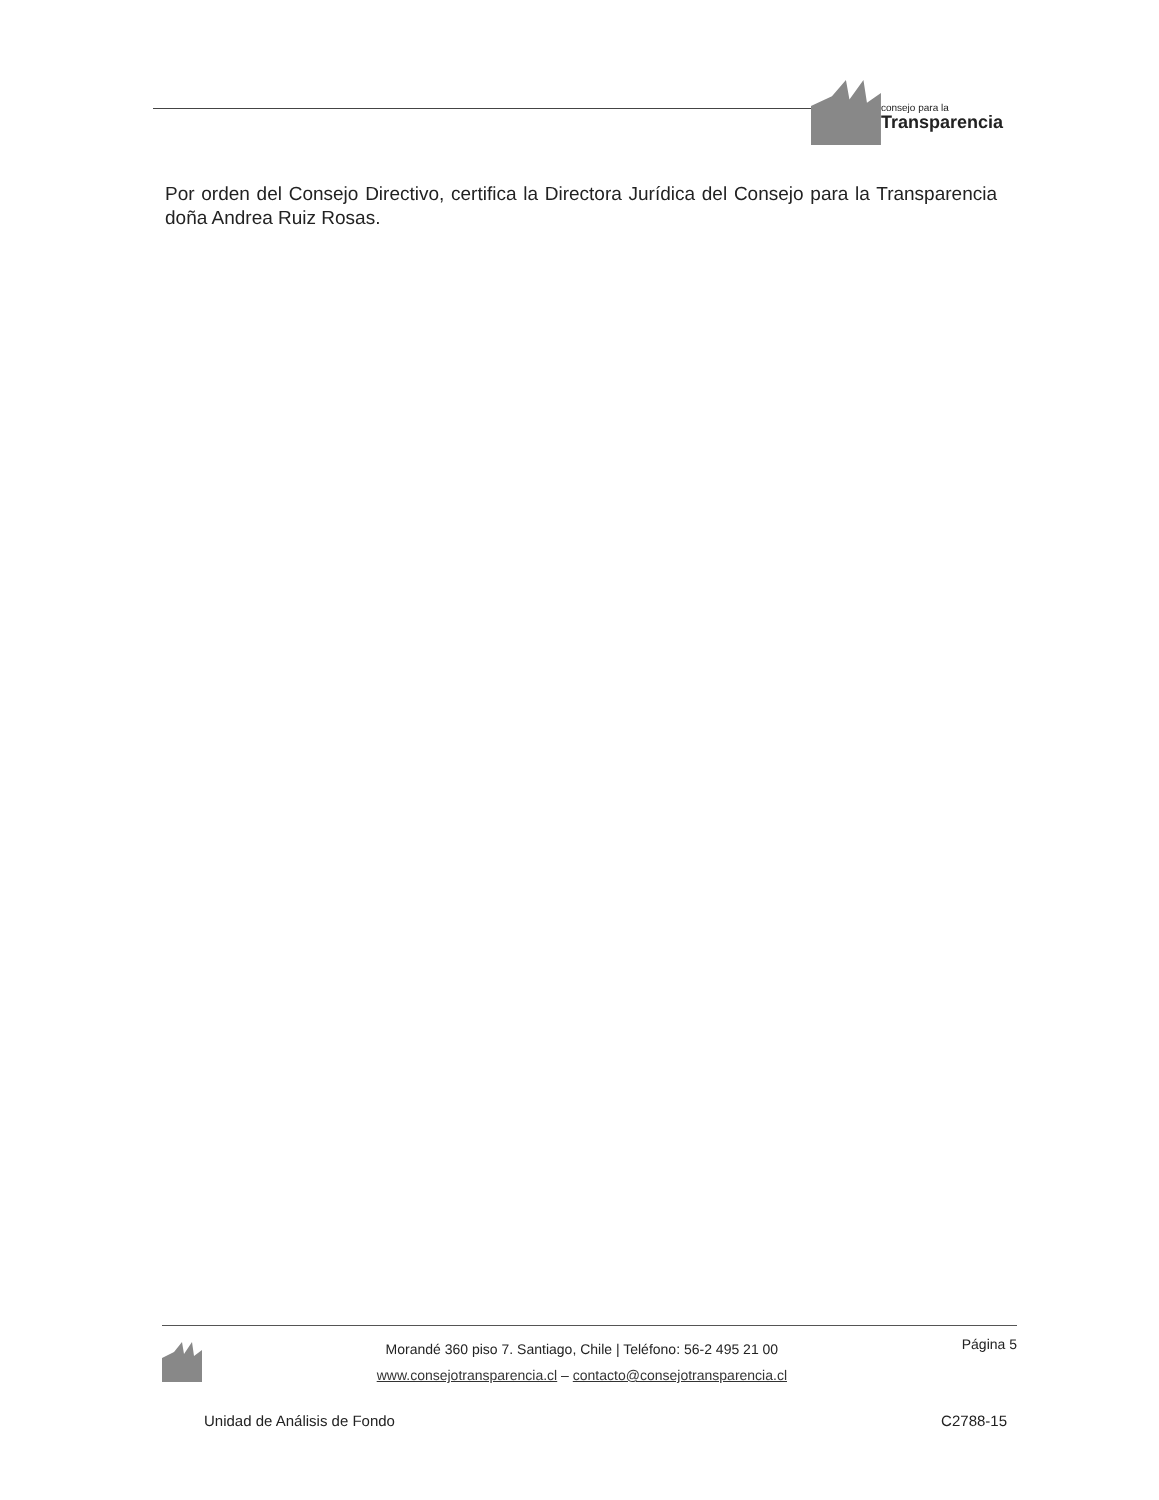consejo para la
Transparencia
Por orden del Consejo Directivo, certifica la Directora Jurídica del Consejo para la Transparencia doña Andrea Ruiz Rosas.
Morandé 360 piso 7. Santiago, Chile | Teléfono: 56-2 495 21 00
www.consejotransparencia.cl – contacto@consejotransparencia.cl
Página 5
Unidad de Análisis de Fondo C2788-15